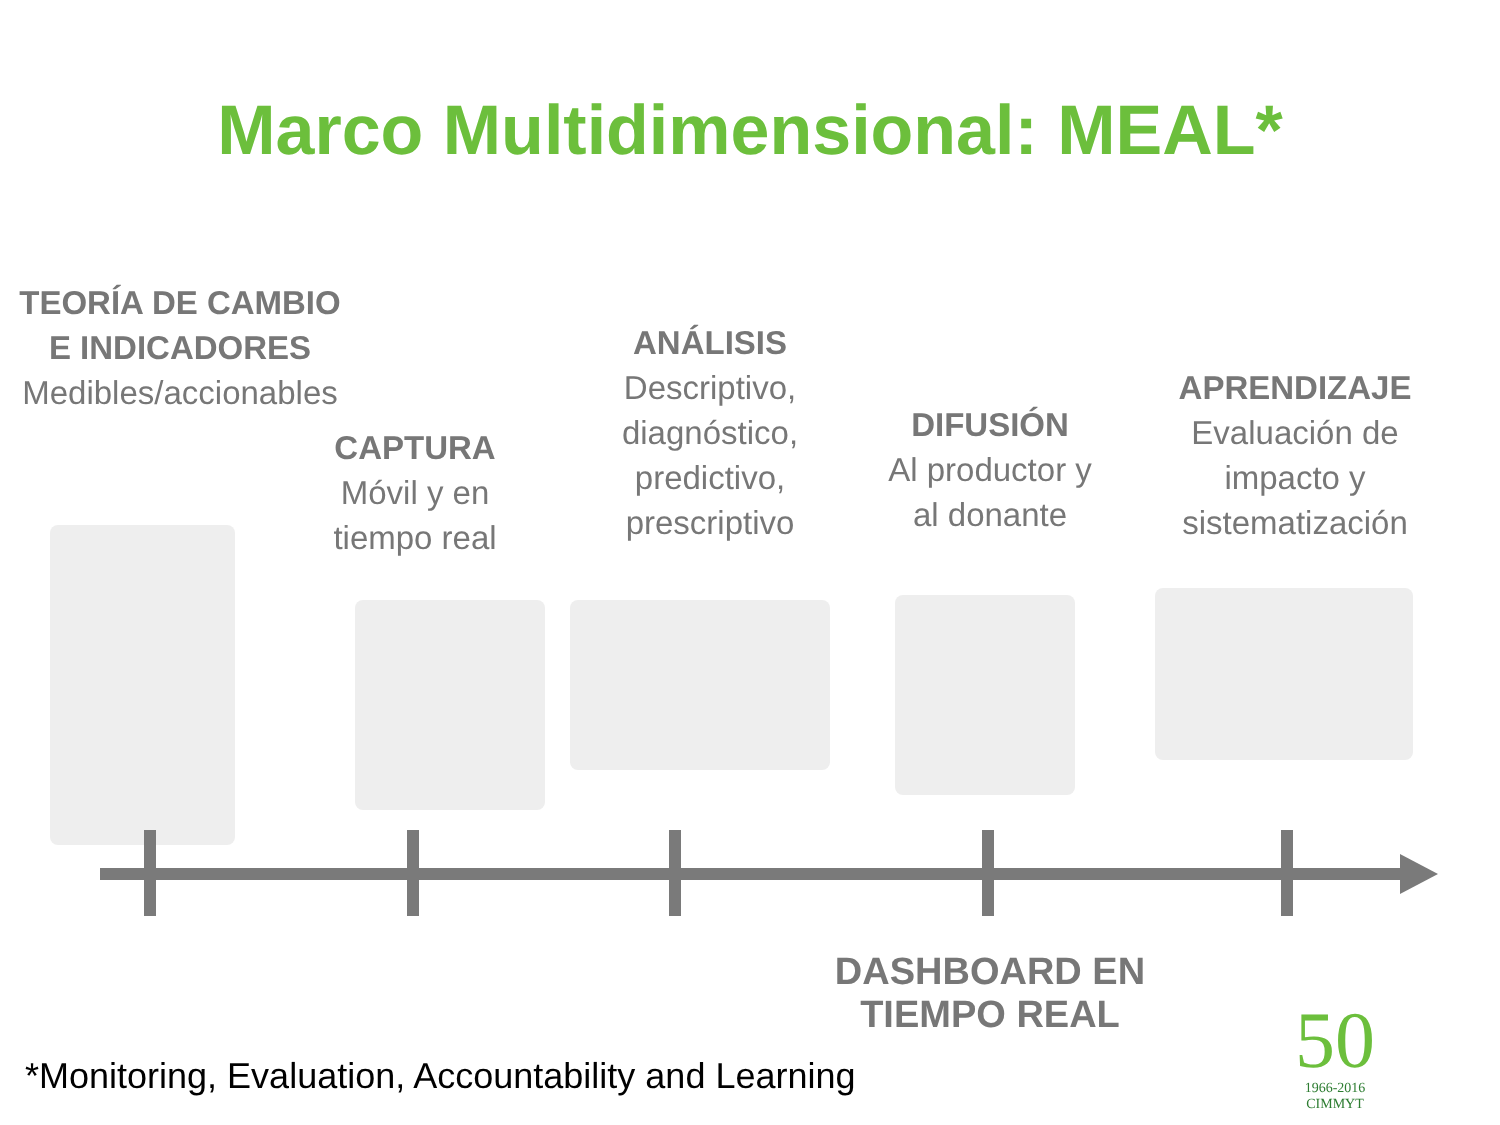Marco Multidimensional: MEAL*
TEORÍA DE CAMBIO E INDICADORES
Medibles/accionables
CAPTURA
Móvil y en tiempo real
ANÁLISIS
Descriptivo, diagnóstico, predictivo, prescriptivo
DIFUSIÓN
Al productor y al donante
APRENDIZAJE
Evaluación de impacto y sistematización
DASHBOARD EN TIEMPO REAL
*Monitoring, Evaluation, Accountability and Learning
50
1966-2016
CIMMYT